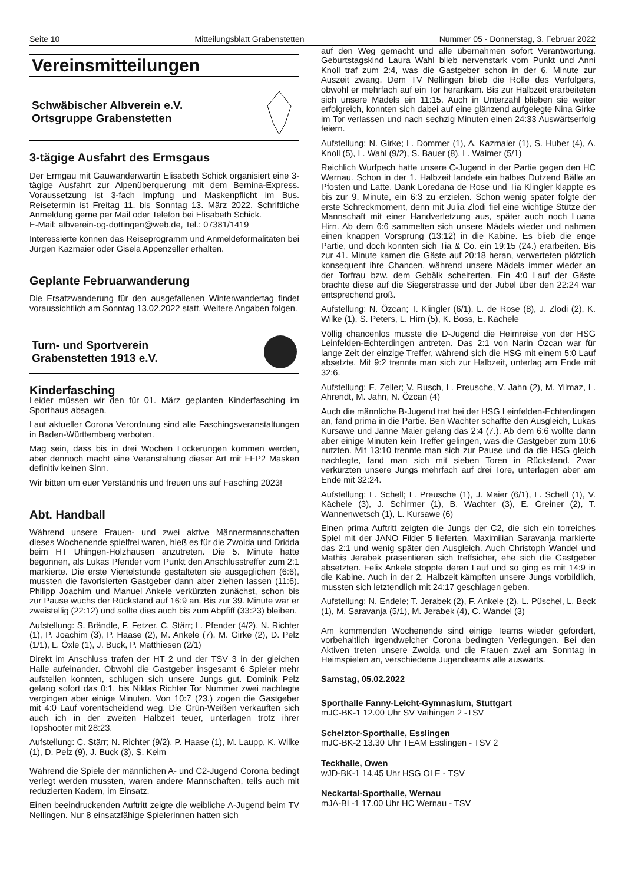Seite 10 Mitteilungsblatt Grabenstetten Nummer 05 - Donnerstag, 3. Februar 2022
Vereinsmitteilungen
Schwäbischer Albverein e.V.
Ortsgruppe Grabenstetten
3-tägige Ausfahrt des Ermsgaus
Der Ermgau mit Gauwanderwartin Elisabeth Schick organisiert eine 3-tägige Ausfahrt zur Alpenüberquerung mit dem Bernina-Express. Voraussetzung ist 3-fach Impfung und Maskenpflicht im Bus. Reisetermin ist Freitag 11. bis Sonntag 13. März 2022. Schriftliche Anmeldung gerne per Mail oder Telefon bei Elisabeth Schick.
E-Mail: albverein-og-dottingen@web.de, Tel.: 07381/1419
Interessierte können das Reiseprogramm und Anmeldeformalitäten bei Jürgen Kazmaier oder Gisela Appenzeller erhalten.
Geplante Februarwanderung
Die Ersatzwanderung für den ausgefallenen Winterwandertag findet voraussichtlich am Sonntag 13.02.2022 statt. Weitere Angaben folgen.
Turn- und Sportverein
Grabenstetten 1913 e.V.
Kinderfasching
Leider müssen wir den für 01. März geplanten Kinderfasching im Sporthaus absagen.
Laut aktueller Corona Verordnung sind alle Faschingsveranstaltungen in Baden-Württemberg verboten.
Mag sein, dass bis in drei Wochen Lockerungen kommen werden, aber dennoch macht eine Veranstaltung dieser Art mit FFP2 Masken definitiv keinen Sinn.
Wir bitten um euer Verständnis und freuen uns auf Fasching 2023!
Abt. Handball
Während unsere Frauen- und zwei aktive Männermannschaften dieses Wochenende spielfrei waren, hieß es für die Zwoida und Dridda beim HT Uhingen-Holzhausen anzutreten. Die 5. Minute hatte begonnen, als Lukas Pfender vom Punkt den Anschlusstreffer zum 2:1 markierte. Die erste Viertelstunde gestalteten sie ausgeglichen (6:6), mussten die favorisierten Gastgeber dann aber ziehen lassen (11:6). Philipp Joachim und Manuel Ankele verkürzten zunächst, schon bis zur Pause wuchs der Rückstand auf 16:9 an. Bis zur 39. Minute war er zweistellig (22:12) und sollte dies auch bis zum Abpfiff (33:23) bleiben.
Aufstellung: S. Brändle, F. Fetzer, C. Stärr; L. Pfender (4/2), N. Richter (1), P. Joachim (3), P. Haase (2), M. Ankele (7), M. Girke (2), D. Pelz (1/1), L. Öxle (1), J. Buck, P. Matthiesen (2/1)
Direkt im Anschluss trafen der HT 2 und der TSV 3 in der gleichen Halle aufeinander. Obwohl die Gastgeber insgesamt 6 Spieler mehr aufstellen konnten, schlugen sich unsere Jungs gut. Dominik Pelz gelang sofort das 0:1, bis Niklas Richter Tor Nummer zwei nachlegte vergingen aber einige Minuten. Von 10:7 (23.) zogen die Gastgeber mit 4:0 Lauf vorentscheidend weg. Die Grün-Weißen verkauften sich auch ich in der zweiten Halbzeit teuer, unterlagen trotz ihrer Topshooter mit 28:23.
Aufstellung: C. Stärr; N. Richter (9/2), P. Haase (1), M. Laupp, K. Wilke (1), D. Pelz (9), J. Buck (3), S. Keim
Während die Spiele der männlichen A- und C2-Jugend Corona bedingt verlegt werden mussten, waren andere Mannschaften, teils auch mit reduzierten Kadern, im Einsatz.
Einen beeindruckenden Auftritt zeigte die weibliche A-Jugend beim TV Nellingen. Nur 8 einsatzfähige Spielerinnen hatten sich
auf den Weg gemacht und alle übernahmen sofort Verantwortung. Geburtstagskind Laura Wahl blieb nervenstark vom Punkt und Anni Knoll traf zum 2:4, was die Gastgeber schon in der 6. Minute zur Auszeit zwang. Dem TV Nellingen blieb die Rolle des Verfolgers, obwohl er mehrfach auf ein Tor herankam. Bis zur Halbzeit erarbeiteten sich unsere Mädels ein 11:15. Auch in Unterzahl blieben sie weiter erfolgreich, konnten sich dabei auf eine glänzend aufgelegte Nina Girke im Tor verlassen und nach sechzig Minuten einen 24:33 Auswärtserfolg feiern.
Aufstellung: N. Girke; L. Dommer (1), A. Kazmaier (1), S. Huber (4), A. Knoll (5), L. Wahl (9/2), S. Bauer (8), L. Waimer (5/1)
Reichlich Wurfpech hatte unsere C-Jugend in der Partie gegen den HC Wernau. Schon in der 1. Halbzeit landete ein halbes Dutzend Bälle an Pfosten und Latte. Dank Loredana de Rose und Tia Klingler klappte es bis zur 9. Minute, ein 6:3 zu erzielen. Schon wenig später folgte der erste Schreckmoment, denn mit Julia Zlodi fiel eine wichtige Stütze der Mannschaft mit einer Handverletzung aus, später auch noch Luana Hirn. Ab dem 6:6 sammelten sich unsere Mädels wieder und nahmen einen knappen Vorsprung (13:12) in die Kabine. Es blieb die enge Partie, und doch konnten sich Tia & Co. ein 19:15 (24.) erarbeiten. Bis zur 41. Minute kamen die Gäste auf 20:18 heran, verwerteten plötzlich konsequent ihre Chancen, während unsere Mädels immer wieder an der Torfrau bzw. dem Gebälk scheiterten. Ein 4:0 Lauf der Gäste brachte diese auf die Siegerstrasse und der Jubel über den 22:24 war entsprechend groß.
Aufstellung: N. Özcan; T. Klingler (6/1), L. de Rose (8), J. Zlodi (2), K. Wilke (1), S. Peters, L. Hirn (5), K. Boss, E. Kächele
Völlig chancenlos musste die D-Jugend die Heimreise von der HSG Leinfelden-Echterdingen antreten. Das 2:1 von Narin Özcan war für lange Zeit der einzige Treffer, während sich die HSG mit einem 5:0 Lauf absetzte. Mit 9:2 trennte man sich zur Halbzeit, unterlag am Ende mit 32:6.
Aufstellung: E. Zeller; V. Rusch, L. Preusche, V. Jahn (2), M. Yilmaz, L. Ahrendt, M. Jahn, N. Özcan (4)
Auch die männliche B-Jugend trat bei der HSG Leinfelden-Echterdingen an, fand prima in die Partie. Ben Wachter schaffte den Ausgleich, Lukas Kursawe und Janne Maier gelang das 2:4 (7.). Ab dem 6:6 wollte dann aber einige Minuten kein Treffer gelingen, was die Gastgeber zum 10:6 nutzten. Mit 13:10 trennte man sich zur Pause und da die HSG gleich nachlegte, fand man sich mit sieben Toren in Rückstand. Zwar verkürzten unsere Jungs mehrfach auf drei Tore, unterlagen aber am Ende mit 32:24.
Aufstellung: L. Schell; L. Preusche (1), J. Maier (6/1), L. Schell (1), V. Kächele (3), J. Schirmer (1), B. Wachter (3), E. Greiner (2), T. Wannenwetsch (1), L. Kursawe (6)
Einen prima Auftritt zeigten die Jungs der C2, die sich ein torreiches Spiel mit der JANO Filder 5 lieferten. Maximilian Saravanja markierte das 2:1 und wenig später den Ausgleich. Auch Christoph Wandel und Mathis Jerabek präsentieren sich treffsicher, ehe sich die Gastgeber absetzten. Felix Ankele stoppte deren Lauf und so ging es mit 14:9 in die Kabine. Auch in der 2. Halbzeit kämpften unsere Jungs vorbildlich, mussten sich letztendlich mit 24:17 geschlagen geben.
Aufstellung: N. Endele; T. Jerabek (2), F. Ankele (2), L. Püschel, L. Beck (1), M. Saravanja (5/1), M. Jerabek (4), C. Wandel (3)
Am kommenden Wochenende sind einige Teams wieder gefordert, vorbehaltlich irgendwelcher Corona bedingten Verlegungen. Bei den Aktiven treten unsere Zwoida und die Frauen zwei am Sonntag in Heimspielen an, verschiedene Jugendteams alle auswärts.
Samstag, 05.02.2022
Sporthalle Fanny-Leicht-Gymnasium, Stuttgart
mJC-BK-1 12.00 Uhr SV Vaihingen 2 -TSV
Schelztor-Sporthalle, Esslingen
mJC-BK-2 13.30 Uhr TEAM Esslingen - TSV 2
Teckhalle, Owen
wJD-BK-1 14.45 Uhr HSG OLE - TSV
Neckartal-Sporthalle, Wernau
mJA-BL-1 17.00 Uhr HC Wernau - TSV